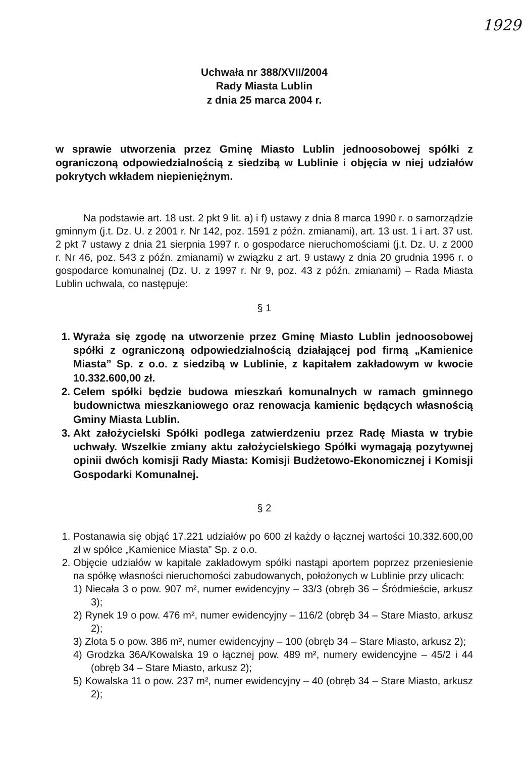1929
Uchwała nr 388/XVII/2004
Rady Miasta Lublin
z dnia 25 marca 2004 r.
w sprawie utworzenia przez Gminę Miasto Lublin jednoosobowej spółki z ograniczoną odpowiedzialnością z siedzibą w Lublinie i objęcia w niej udziałów pokrytych wkładem niepieniężnym.
Na podstawie art. 18 ust. 2 pkt 9 lit. a) i f) ustawy z dnia 8 marca 1990 r. o samorządzie gminnym (j.t. Dz. U. z 2001 r. Nr 142, poz. 1591 z późn. zmianami), art. 13 ust. 1 i art. 37 ust. 2 pkt 7 ustawy z dnia 21 sierpnia 1997 r. o gospodarce nieruchomościami (j.t. Dz. U. z 2000 r. Nr 46, poz. 543 z późn. zmianami) w związku z art. 9 ustawy z dnia 20 grudnia 1996 r. o gospodarce komunalnej (Dz. U. z 1997 r. Nr 9, poz. 43 z późn. zmianami) – Rada Miasta Lublin uchwala, co następuje:
§ 1
1. Wyraża się zgodę na utworzenie przez Gminę Miasto Lublin jednoosobowej spółki z ograniczoną odpowiedzialnością działającej pod firmą „Kamienice Miasta” Sp. z o.o. z siedzibą w Lublinie, z kapitałem zakładowym w kwocie 10.332.600,00 zł.
2. Celem spółki będzie budowa mieszkań komunalnych w ramach gminnego budownictwa mieszkaniowego oraz renowacja kamienic będących własnością Gminy Miasta Lublin.
3. Akt założycielski Spółki podlega zatwierdzeniu przez Radę Miasta w trybie uchwały. Wszelkie zmiany aktu założycielskiego Spółki wymagają pozytywnej opinii dwóch komisji Rady Miasta: Komisji Budżetowo-Ekonomicznej i Komisji Gospodarki Komunalnej.
§ 2
1. Postanawia się objąć 17.221 udziałów po 600 zł każdy o łącznej wartości 10.332.600,00 zł w spółce „Kamienice Miasta” Sp. z o.o.
2. Objęcie udziałów w kapitale zakładowym spółki nastąpi aportem poprzez przeniesienie na spółkę własności nieruchomości zabudowanych, położonych w Lublinie przy ulicach:
1) Niecała 3 o pow. 907 m², numer ewidencyjny – 33/3 (obręb 36 – Śródmieście, arkusz 3);
2) Rynek 19 o pow. 476 m², numer ewidencyjny – 116/2 (obręb 34 – Stare Miasto, arkusz 2);
3) Złota 5 o pow. 386 m², numer ewidencyjny – 100 (obręb 34 – Stare Miasto, arkusz 2);
4) Grodzka 36A/Kowalska 19 o łącznej pow. 489 m², numery ewidencyjne – 45/2 i 44 (obręb 34 – Stare Miasto, arkusz 2);
5) Kowalska 11 o pow. 237 m², numer ewidencyjny – 40 (obręb 34 – Stare Miasto, arkusz 2);